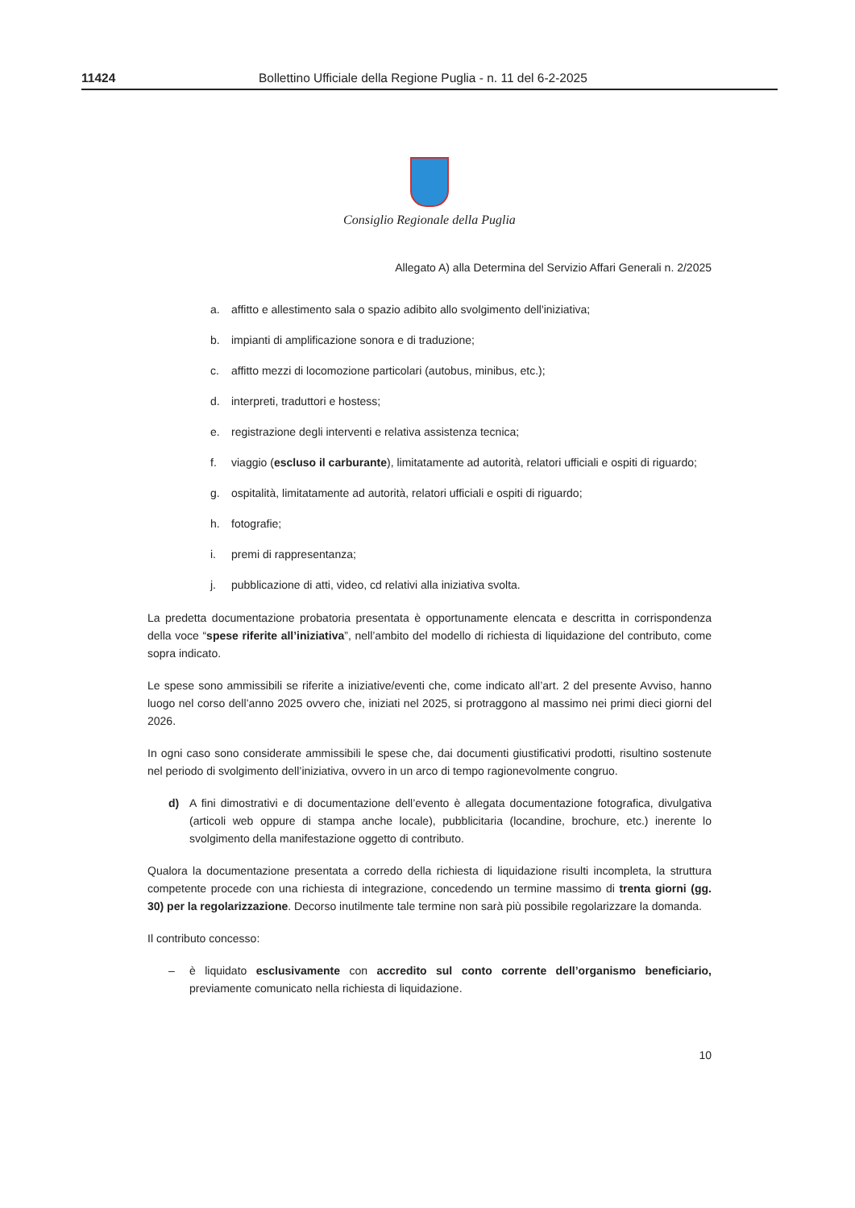11424 Bollettino Ufficiale della Regione Puglia - n. 11 del 6-2-2025
Consiglio Regionale della Puglia
Allegato A) alla Determina del Servizio Affari Generali n. 2/2025
a. affitto e allestimento sala o spazio adibito allo svolgimento dell'iniziativa;
b. impianti di amplificazione sonora e di traduzione;
c. affitto mezzi di locomozione particolari (autobus, minibus, etc.);
d. interpreti, traduttori e hostess;
e. registrazione degli interventi e relativa assistenza tecnica;
f. viaggio (escluso il carburante), limitatamente ad autorità, relatori ufficiali e ospiti di riguardo;
g. ospitalità, limitatamente ad autorità, relatori ufficiali e ospiti di riguardo;
h. fotografie;
i. premi di rappresentanza;
j. pubblicazione di atti, video, cd relativi alla iniziativa svolta.
La predetta documentazione probatoria presentata è opportunamente elencata e descritta in corrispondenza della voce “spese riferite all’iniziativa”, nell’ambito del modello di richiesta di liquidazione del contributo, come sopra indicato.
Le spese sono ammissibili se riferite a iniziative/eventi che, come indicato all’art. 2 del presente Avviso, hanno luogo nel corso dell’anno 2025 ovvero che, iniziati nel 2025, si protraggono al massimo nei primi dieci giorni del 2026.
In ogni caso sono considerate ammissibili le spese che, dai documenti giustificativi prodotti, risultino sostenute nel periodo di svolgimento dell’iniziativa, ovvero in un arco di tempo ragionevolmente congruo.
d) A fini dimostrativi e di documentazione dell’evento è allegata documentazione fotografica, divulgativa (articoli web oppure di stampa anche locale), pubblicitaria (locandine, brochure, etc.) inerente lo svolgimento della manifestazione oggetto di contributo.
Qualora la documentazione presentata a corredo della richiesta di liquidazione risulti incompleta, la struttura competente procede con una richiesta di integrazione, concedendo un termine massimo di trenta giorni (gg. 30) per la regolarizzazione. Decorso inutilmente tale termine non sarà più possibile regolarizzare la domanda.
Il contributo concesso:
– è liquidato esclusivamente con accredito sul conto corrente dell’organismo beneficiario, previamente comunicato nella richiesta di liquidazione.
10